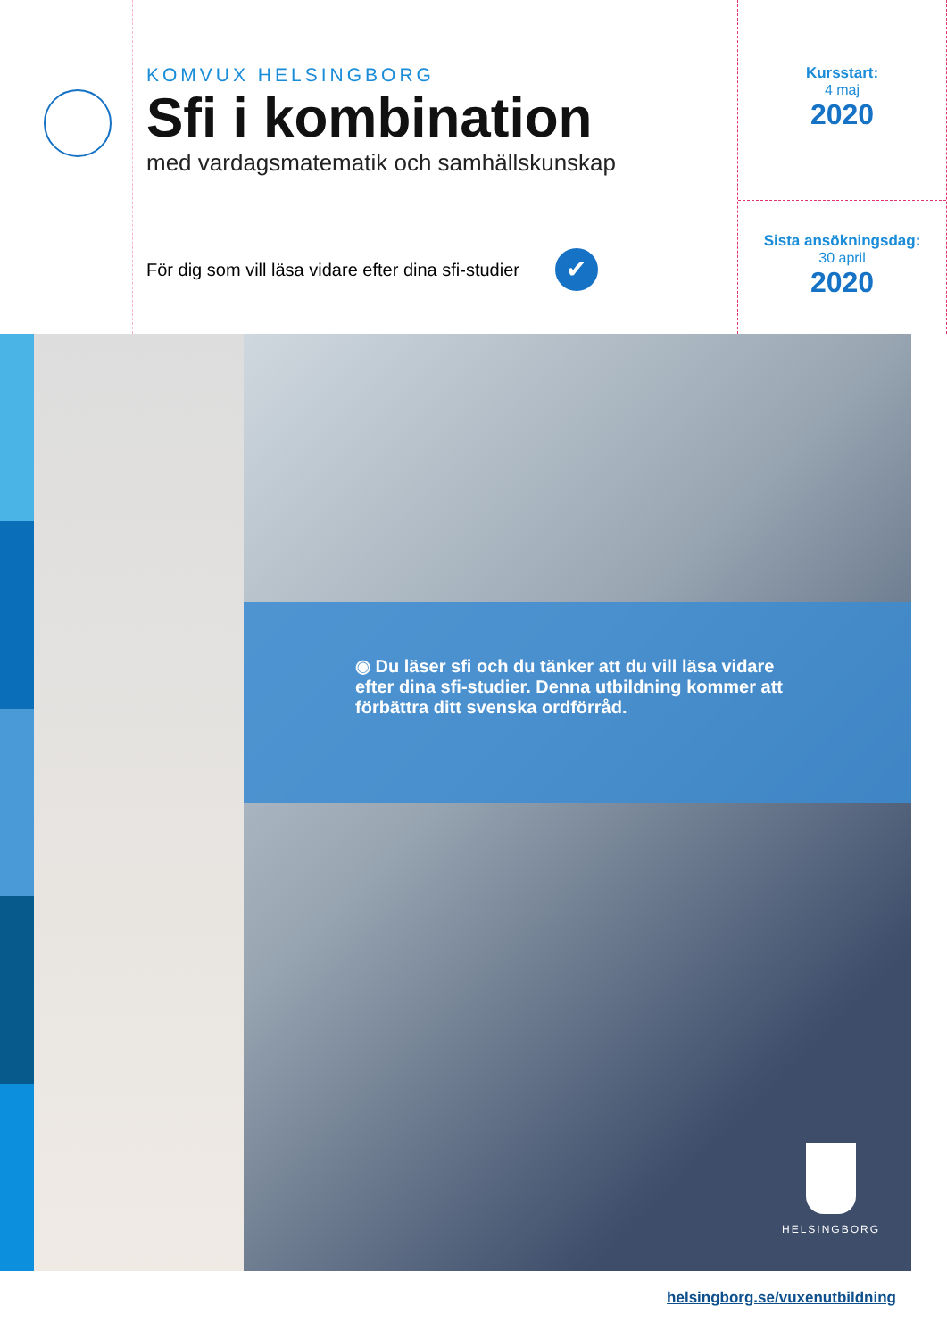KOMVUX HELSINGBORG
Sfi i kombination
med vardagsmatematik och samhällskunskap
För dig som vill läsa vidare efter dina sfi-studier ✔
Kursstart:
4 maj
2020
Sista ansökningsdag:
30 april
2020
◉ Du läser sfi och du tänker att du vill läsa vidare efter dina sfi-studier. Denna utbildning kommer att förbättra ditt svenska ordförråd.
HELSINGBORG
helsingborg.se/vuxenutbildning